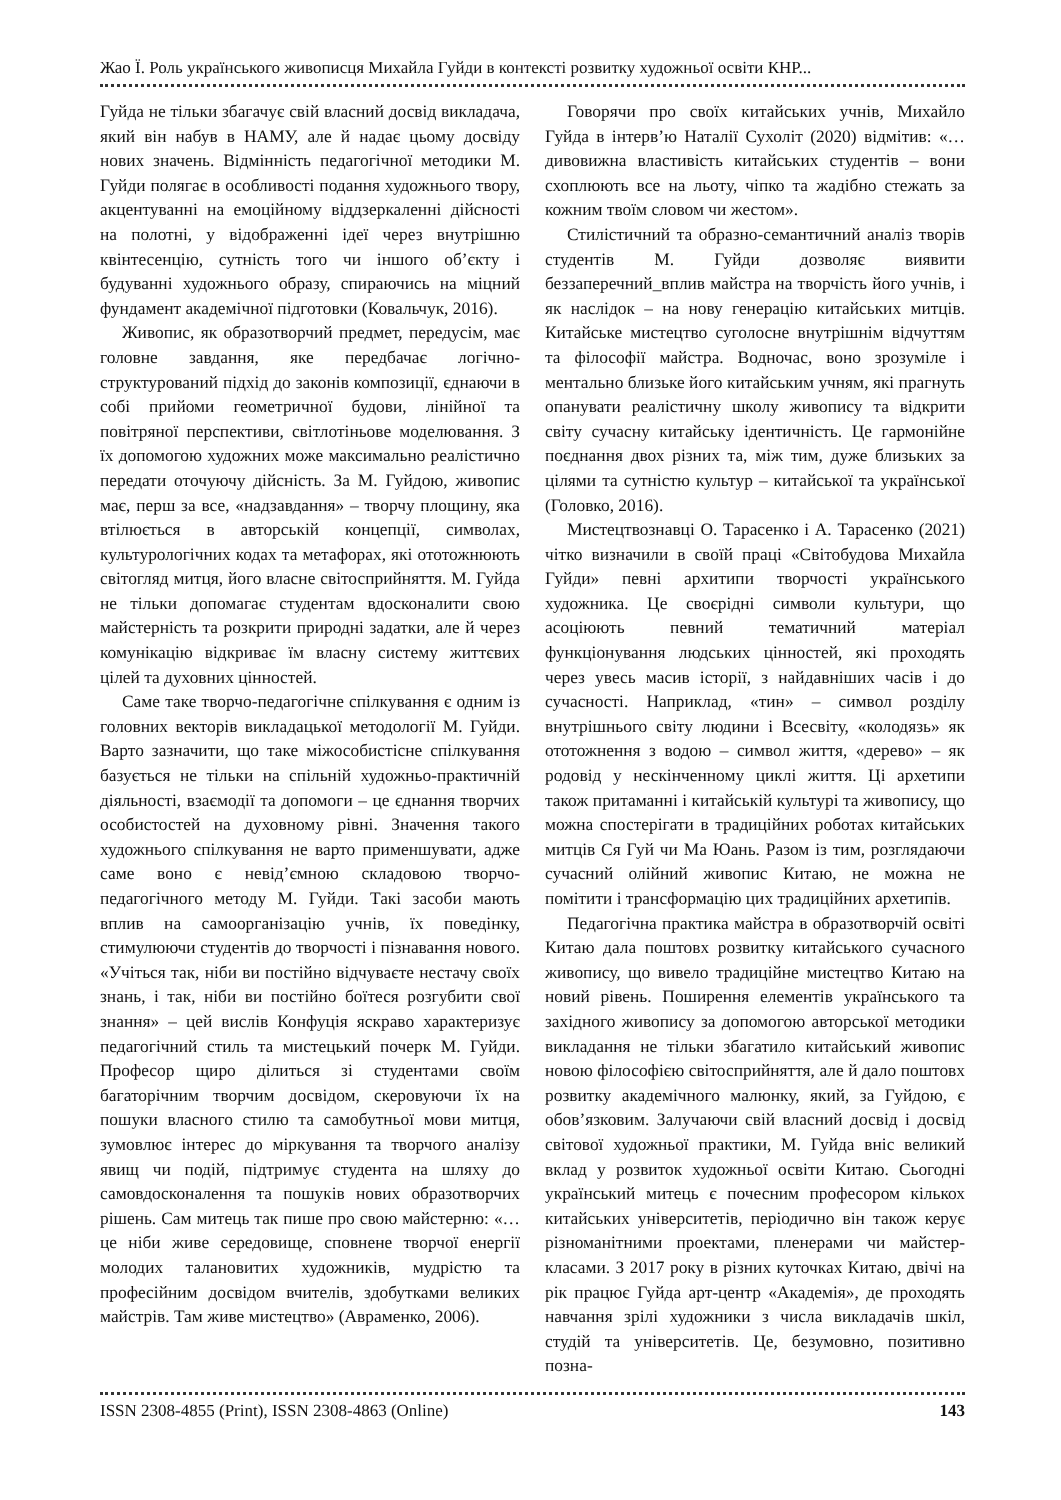Жао Ї. Роль українського живописця Михайла Гуйди в контексті розвитку художньої освіти КНР...
Гуйда не тільки збагачує свій власний досвід викладача, який він набув в НАМУ, але й надає цьому досвіду нових значень. Відмінність педагогічної методики М. Гуйди полягає в особливості подання художнього твору, акцентуванні на емоційному віддзеркаленні дійсності на полотні, у відображенні ідеї через внутрішню квінтесенцію, сутність того чи іншого об’єкту і будуванні художнього образу, спираючись на міцний фундамент академічної підготовки (Ковальчук, 2016).
Живопис, як образотворчий предмет, передусім, має головне завдання, яке передбачає логічно-структурований підхід до законів композиції, єднаючи в собі прийоми геометричної будови, лінійної та повітряної перспективи, світлотіньове моделювання. З їх допомогою художних може максимально реалістично передати оточуючу дійсність. За М. Гуйдою, живопис має, перш за все, «надзавдання» – творчу площину, яка втілюється в авторській концепції, символах, культурологічних кодах та метафорах, які ототожнюють світогляд митця, його власне світосприйняття. М. Гуйда не тільки допомагає студентам вдосконалити свою майстерність та розкрити природні задатки, але й через комунікацію відкриває їм власну систему життєвих цілей та духовних цінностей.
Саме таке творчо-педагогічне спілкування є одним із головних векторів викладацької методології М. Гуйди. Варто зазначити, що таке міжособистісне спілкування базується не тільки на спільній художньо-практичній діяльності, взаємодії та допомоги – це єднання творчих особистостей на духовному рівні. Значення такого художнього спілкування не варто применшувати, адже саме воно є невід’ємною складовою творчо-педагогічного методу М. Гуйди. Такі засоби мають вплив на самоорганізацію учнів, їх поведінку, стимулюючи студентів до творчості і пізнавання нового. «Учіться так, ніби ви постійно відчуваєте нестачу своїх знань, і так, ніби ви постійно боїтеся розгубити свої знання» – цей вислів Конфуція яскраво характеризує педагогічний стиль та мистецький почерк М. Гуйди. Професор щиро ділиться зі студентами своїм багаторічним творчим досвідом, скеровуючи їх на пошуки власного стилю та самобутньої мови митця, зумовлює інтерес до міркування та творчого аналізу явищ чи подій, підтримує студента на шляху до самовдосконалення та пошуків нових образотворчих рішень. Сам митець так пише про свою майстерню: «…це ніби живе середовище, сповнене творчої енергії молодих талановитих художників, мудрістю та професійним досвідом вчителів, здобутками великих майстрів. Там живе мистецтво» (Авраменко, 2006).
Говорячи про своїх китайських учнів, Михайло Гуйда в інтерв’ю Наталії Сухоліт (2020) відмітив: «…дивовижна властивість китайських студентів – вони схоплюють все на льоту, чіпко та жадібно стежать за кожним твоїм словом чи жестом».
Стилістичний та образно-семантичний аналіз творів студентів М. Гуйди дозволяє виявити беззаперечний_вплив майстра на творчість його учнів, і як наслідок – на нову генерацію китайських митців. Китайське мистецтво суголосне внутрішнім відчуттям та філософії майстра. Водночас, воно зрозуміле і ментально близьке його китайським учням, які прагнуть опанувати реалістичну школу живопису та відкрити світу сучасну китайську ідентичність. Це гармонійне поєднання двох різних та, між тим, дуже близьких за цілями та сутністю культур – китайської та української (Головко, 2016).
Мистецтвознавці О. Тарасенко і А. Тарасенко (2021) чітко визначили в своїй праці «Світобудова Михайла Гуйди» певні архитипи творчості українського художника. Це своєрідні символи культури, що асоціюють певний тематичний матеріал функціонування людських цінностей, які проходять через увесь масив історії, з найдавніших часів і до сучасності. Наприклад, «тин» – символ розділу внутрішнього світу людини і Всесвіту, «колодязь» як ототожнення з водою – символ життя, «дерево» – як родовід у нескінченному циклі життя. Ці архетипи також притаманні і китайській культурі та живопису, що можна спостерігати в традиційних роботах китайських митців Ся Гуй чи Ма Юань. Разом із тим, розглядаючи сучасний олійний живопис Китаю, не можна не помітити і трансформацію цих традиційних архетипів.
Педагогічна практика майстра в образотворчій освіті Китаю дала поштовх розвитку китайського сучасного живопису, що вивело традиційне мистецтво Китаю на новий рівень. Поширення елементів українського та західного живопису за допомогою авторської методики викладання не тільки збагатило китайський живопис новою філософією світосприйняття, але й дало поштовх розвитку академічного малюнку, який, за Гуйдою, є обов’язковим. Залучаючи свій власний досвід і досвід світової художньої практики, М. Гуйда вніс великий вклад у розвиток художньої освіти Китаю. Сьогодні український митець є почесним професором кількох китайських університетів, періодично він також керує різноманітними проектами, пленерами чи майстер-класами. З 2017 року в різних куточках Китаю, двічі на рік працює Гуйда арт-центр «Академія», де проходять навчання зрілі художники з числа викладачів шкіл, студій та університетів. Це, безумовно, позитивно позна-
ISSN 2308-4855 (Print), ISSN 2308-4863 (Online) 143